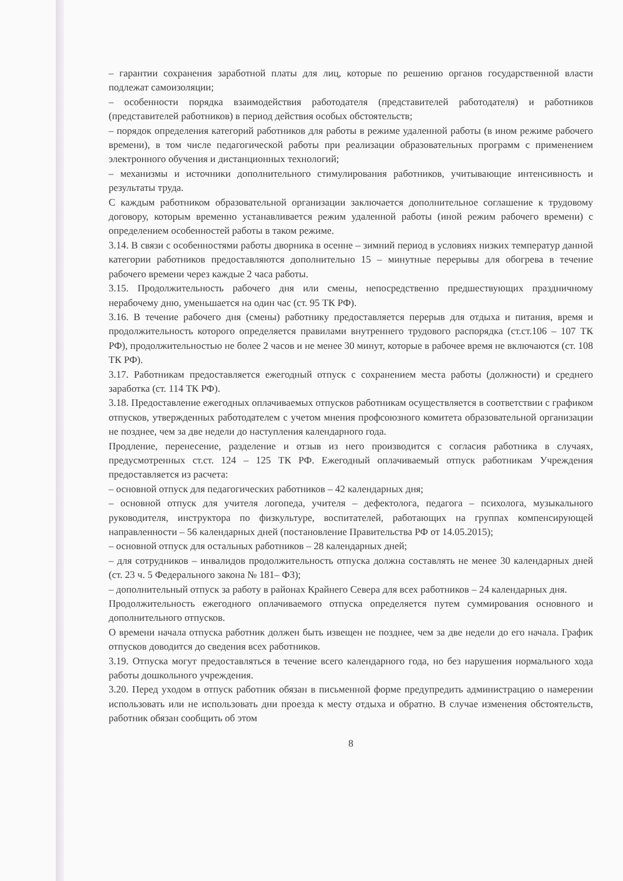– гарантии сохранения заработной платы для лиц, которые по решению органов государственной власти подлежат самоизоляции;
– особенности порядка взаимодействия работодателя (представителей работодателя) и работников (представителей работников) в период действия особых обстоятельств;
– порядок определения категорий работников для работы в режиме удаленной работы (в ином режиме рабочего времени), в том числе педагогической работы при реализации образовательных программ с применением электронного обучения и дистанционных технологий;
– механизмы и источники дополнительного стимулирования работников, учитывающие интенсивность и результаты труда.
С каждым работником образовательной организации заключается дополнительное соглашение к трудовому договору, которым временно устанавливается режим удаленной работы (иной режим рабочего времени) с определением особенностей работы в таком режиме.
3.14. В связи с особенностями работы дворника в осенне – зимний период в условиях низких температур данной категории работников предоставляются дополнительно 15 – минутные перерывы для обогрева в течение рабочего времени через каждые 2 часа работы.
3.15. Продолжительность рабочего дня или смены, непосредственно предшествующих праздничному нерабочему дню, уменьшается на один час (ст. 95 ТК РФ).
3.16. В течение рабочего дня (смены) работнику предоставляется перерыв для отдыха и питания, время и продолжительность которого определяется правилами внутреннего трудового распорядка (ст.ст.106 – 107 ТК РФ), продолжительностью не более 2 часов и не менее 30 минут, которые в рабочее время не включаются (ст. 108 ТК РФ).
3.17. Работникам предоставляется ежегодный отпуск с сохранением места работы (должности) и среднего заработка (ст. 114 ТК РФ).
3.18. Предоставление ежегодных оплачиваемых отпусков работникам осуществляется в соответствии с графиком отпусков, утвержденных работодателем с учетом мнения профсоюзного комитета образовательной организации не позднее, чем за две недели до наступления календарного года.
Продление, перенесение, разделение и отзыв из него производится с согласия работника в случаях, предусмотренных ст.ст. 124 – 125 ТК РФ. Ежегодный оплачиваемый отпуск работникам Учреждения предоставляется из расчета:
– основной отпуск для педагогических работников – 42 календарных дня;
– основной отпуск для учителя логопеда, учителя – дефектолога, педагога – психолога, музыкального руководителя, инструктора по физкультуре, воспитателей, работающих на группах компенсирующей направленности – 56 календарных дней (постановление Правительства РФ от 14.05.2015);
– основной отпуск для остальных работников – 28 календарных дней;
– для сотрудников – инвалидов продолжительность отпуска должна составлять не менее 30 календарных дней (ст. 23 ч. 5 Федерального закона № 181– ФЗ);
– дополнительный отпуск за работу в районах Крайнего Севера для всех работников – 24 календарных дня.
Продолжительность ежегодного оплачиваемого отпуска определяется путем суммирования основного и дополнительного отпусков.
О времени начала отпуска работник должен быть извещен не позднее, чем за две недели до его начала. График отпусков доводится до сведения всех работников.
3.19. Отпуска могут предоставляться в течение всего календарного года, но без нарушения нормального хода работы дошкольного учреждения.
3.20. Перед уходом в отпуск работник обязан в письменной форме предупредить администрацию о намерении использовать или не использовать дни проезда к месту отдыха и обратно. В случае изменения обстоятельств, работник обязан сообщить об этом
8